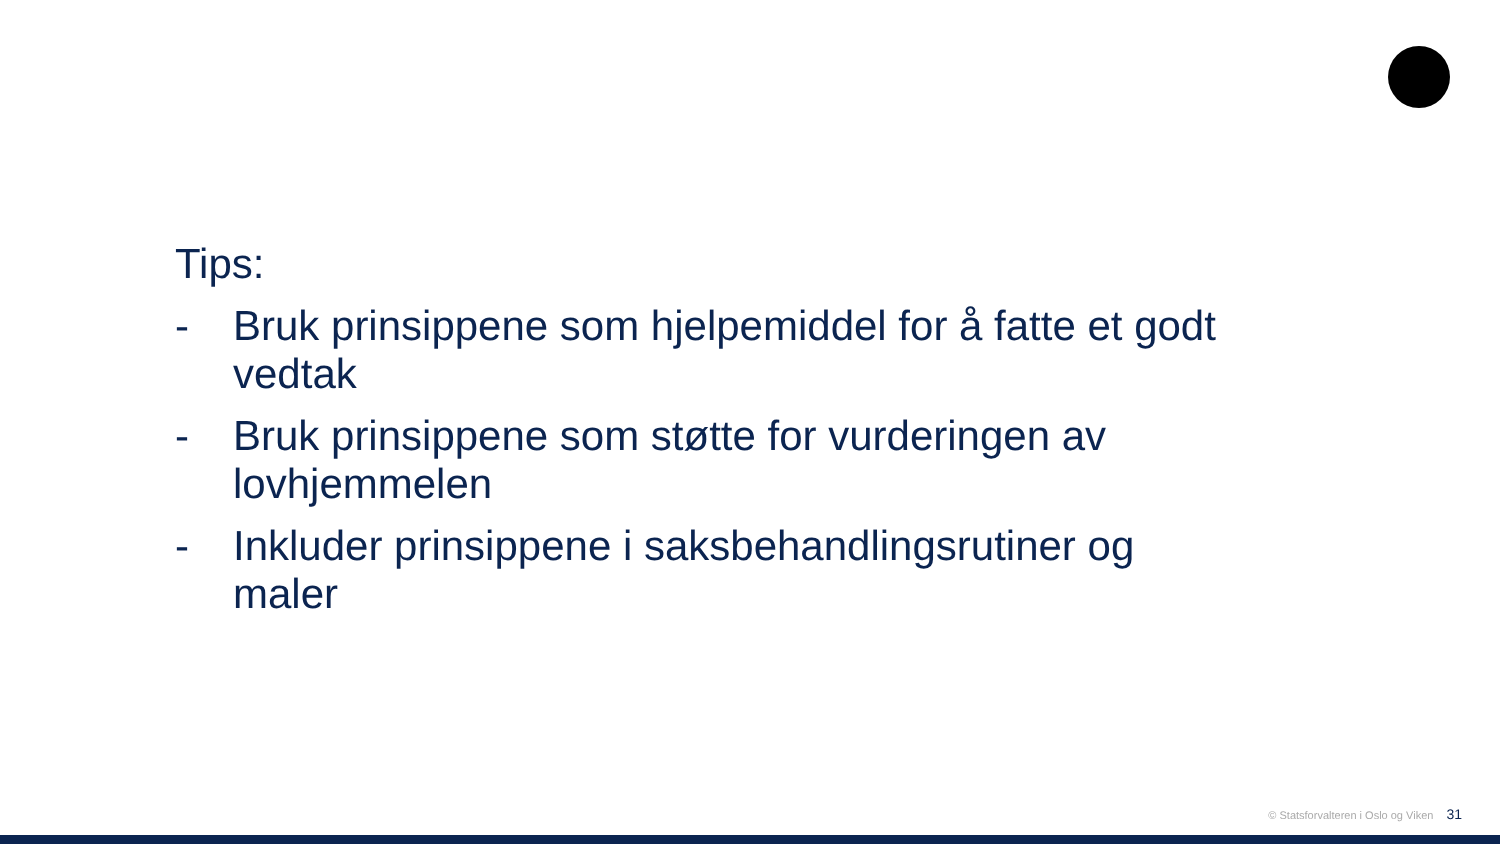Tips:
- Bruk prinsippene som hjelpemiddel for å fatte et godt vedtak
- Bruk prinsippene som støtte for vurderingen av lovhjemmelen
- Inkluder prinsippene i saksbehandlingsrutiner og maler
© Statsforvalteren i Oslo og Viken 31